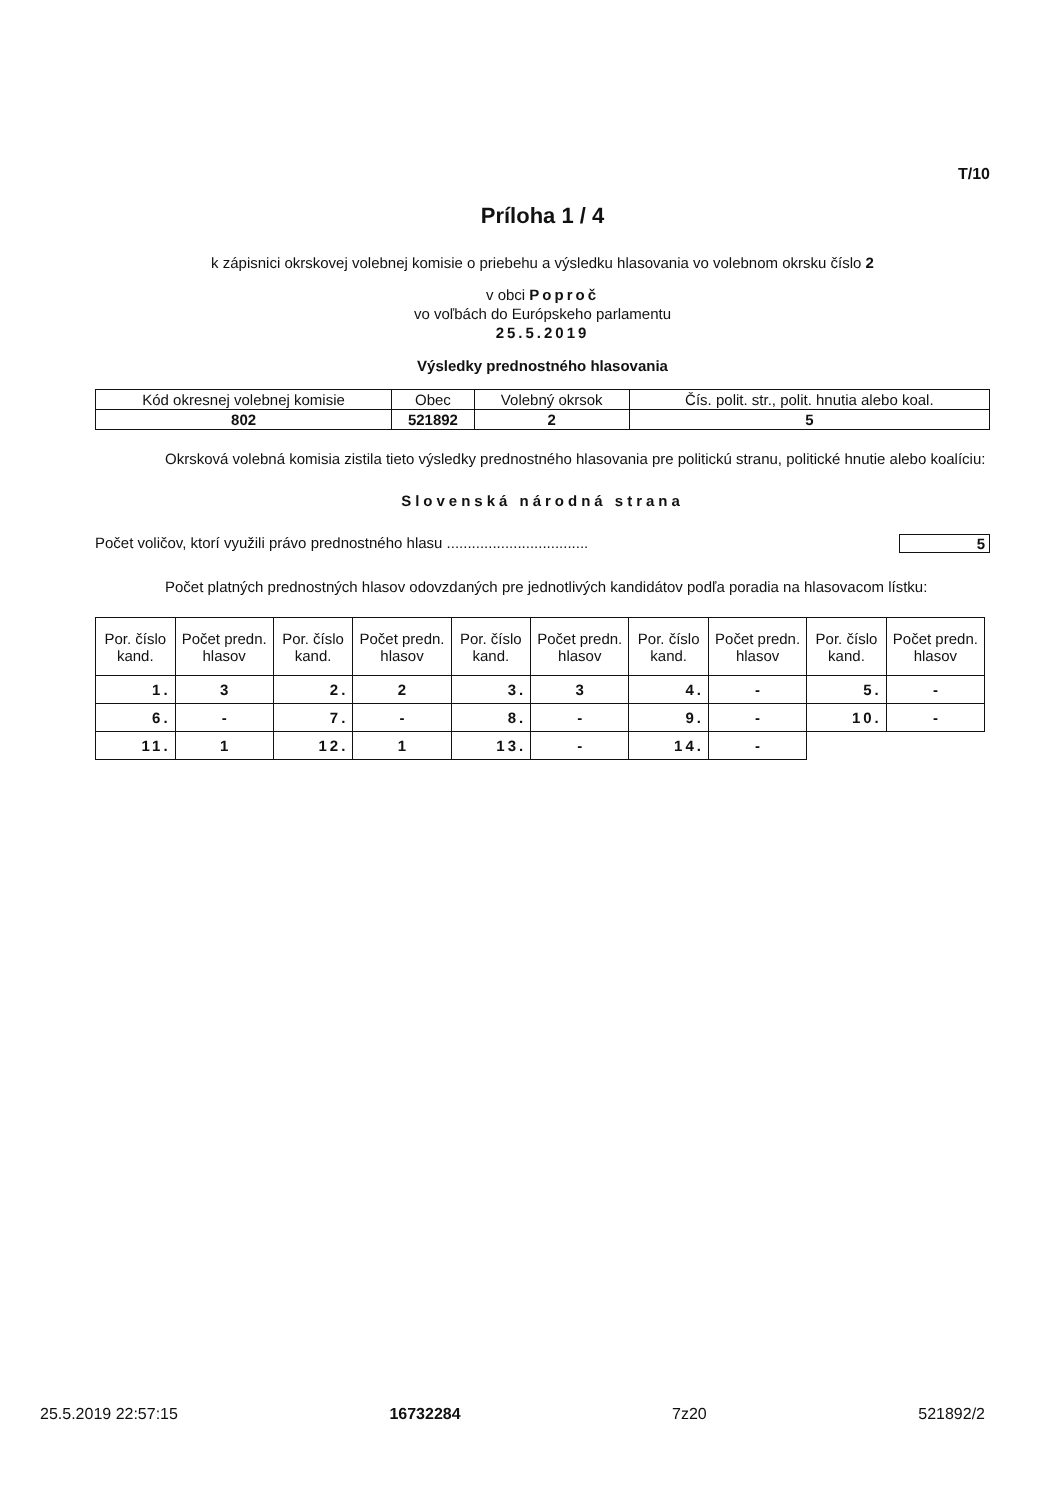T/10
Príloha 1 / 4
k zápisnici okrskovej volebnej komisie o priebehu a výsledku hlasovania vo volebnom okrsku číslo 2
v obci Poproč
vo voľbách do Európskeho parlamentu
25.5.2019
Výsledky prednostného hlasovania
| Kód okresnej volebnej komisie | Obec | Volebný okrsok | Čís. polit. str., polit. hnutia alebo koal. |
| --- | --- | --- | --- |
| 802 | 521892 | 2 | 5 |
Okrsková volebná komisia zistila tieto výsledky prednostného hlasovania pre politickú stranu, politické hnutie alebo koalíciu:
Slovenská národná strana
Počet voličov, ktorí využili právo prednostného hlasu .................................. 5
Počet platných prednostných hlasov odovzdaných pre jednotlivých kandidátov podľa poradia na hlasovacom lístku:
| Por. číslo kand. | Počet predn. hlasov | Por. číslo kand. | Počet predn. hlasov | Por. číslo kand. | Počet predn. hlasov | Por. číslo kand. | Počet predn. hlasov | Por. číslo kand. | Počet predn. hlasov |
| --- | --- | --- | --- | --- | --- | --- | --- | --- | --- |
| 1. | 3 | 2. | 2 | 3. | 3 | 4. | - | 5. | - |
| 6. | - | 7. | - | 8. | - | 9. | - | 10. | - |
| 11. | 1 | 12. | 1 | 13. | - | 14. | - | | |
25.5.2019 22:57:15 16732284 7z20 521892/2